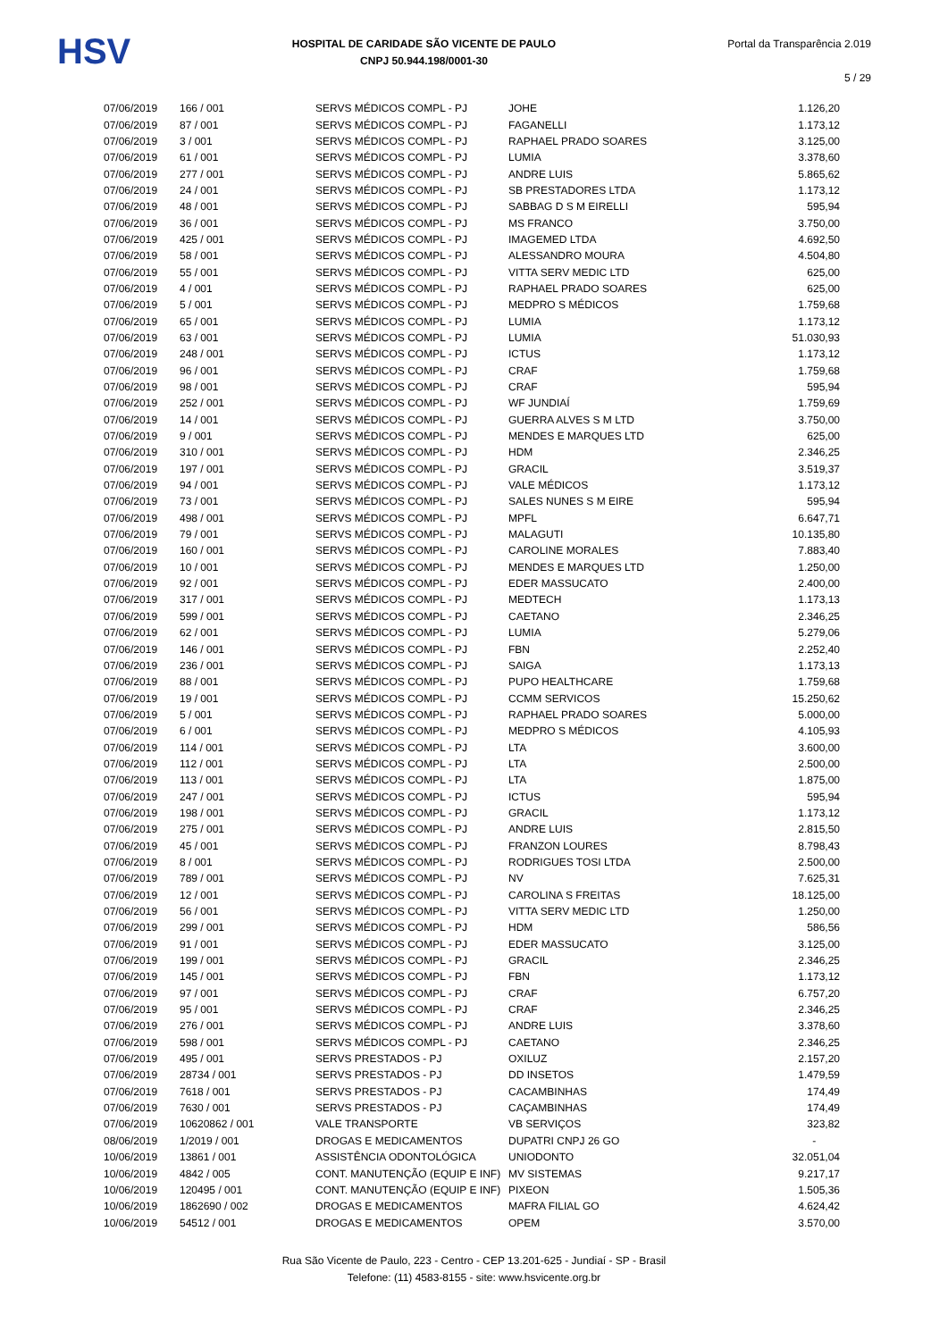HSV
HOSPITAL DE CARIDADE SÃO VICENTE DE PAULO
CNPJ 50.944.198/0001-30
Portal da Transparência 2.019
5 / 29
| 07/06/2019 | 166 / 001 | SERVS MÉDICOS COMPL - PJ | JOHE | 1.126,20 |
| 07/06/2019 | 87 / 001 | SERVS MÉDICOS COMPL - PJ | FAGANELLI | 1.173,12 |
| 07/06/2019 | 3 / 001 | SERVS MÉDICOS COMPL - PJ | RAPHAEL PRADO SOARES | 3.125,00 |
| 07/06/2019 | 61 / 001 | SERVS MÉDICOS COMPL - PJ | LUMIA | 3.378,60 |
| 07/06/2019 | 277 / 001 | SERVS MÉDICOS COMPL - PJ | ANDRE LUIS | 5.865,62 |
| 07/06/2019 | 24 / 001 | SERVS MÉDICOS COMPL - PJ | SB PRESTADORES LTDA | 1.173,12 |
| 07/06/2019 | 48 / 001 | SERVS MÉDICOS COMPL - PJ | SABBAG D S M EIRELLI | 595,94 |
| 07/06/2019 | 36 / 001 | SERVS MÉDICOS COMPL - PJ | MS FRANCO | 3.750,00 |
| 07/06/2019 | 425 / 001 | SERVS MÉDICOS COMPL - PJ | IMAGEMED LTDA | 4.692,50 |
| 07/06/2019 | 58 / 001 | SERVS MÉDICOS COMPL - PJ | ALESSANDRO MOURA | 4.504,80 |
| 07/06/2019 | 55 / 001 | SERVS MÉDICOS COMPL - PJ | VITTA SERV MEDIC LTD | 625,00 |
| 07/06/2019 | 4 / 001 | SERVS MÉDICOS COMPL - PJ | RAPHAEL PRADO SOARES | 625,00 |
| 07/06/2019 | 5 / 001 | SERVS MÉDICOS COMPL - PJ | MEDPRO S MÉDICOS | 1.759,68 |
| 07/06/2019 | 65 / 001 | SERVS MÉDICOS COMPL - PJ | LUMIA | 1.173,12 |
| 07/06/2019 | 63 / 001 | SERVS MÉDICOS COMPL - PJ | LUMIA | 51.030,93 |
| 07/06/2019 | 248 / 001 | SERVS MÉDICOS COMPL - PJ | ICTUS | 1.173,12 |
| 07/06/2019 | 96 / 001 | SERVS MÉDICOS COMPL - PJ | CRAF | 1.759,68 |
| 07/06/2019 | 98 / 001 | SERVS MÉDICOS COMPL - PJ | CRAF | 595,94 |
| 07/06/2019 | 252 / 001 | SERVS MÉDICOS COMPL - PJ | WF JUNDIAÍ | 1.759,69 |
| 07/06/2019 | 14 / 001 | SERVS MÉDICOS COMPL - PJ | GUERRA ALVES S M LTD | 3.750,00 |
| 07/06/2019 | 9 / 001 | SERVS MÉDICOS COMPL - PJ | MENDES E MARQUES LTD | 625,00 |
| 07/06/2019 | 310 / 001 | SERVS MÉDICOS COMPL - PJ | HDM | 2.346,25 |
| 07/06/2019 | 197 / 001 | SERVS MÉDICOS COMPL - PJ | GRACIL | 3.519,37 |
| 07/06/2019 | 94 / 001 | SERVS MÉDICOS COMPL - PJ | VALE MÉDICOS | 1.173,12 |
| 07/06/2019 | 73 / 001 | SERVS MÉDICOS COMPL - PJ | SALES NUNES S M EIRE | 595,94 |
| 07/06/2019 | 498 / 001 | SERVS MÉDICOS COMPL - PJ | MPFL | 6.647,71 |
| 07/06/2019 | 79 / 001 | SERVS MÉDICOS COMPL - PJ | MALAGUTI | 10.135,80 |
| 07/06/2019 | 160 / 001 | SERVS MÉDICOS COMPL - PJ | CAROLINE MORALES | 7.883,40 |
| 07/06/2019 | 10 / 001 | SERVS MÉDICOS COMPL - PJ | MENDES E MARQUES LTD | 1.250,00 |
| 07/06/2019 | 92 / 001 | SERVS MÉDICOS COMPL - PJ | EDER MASSUCATO | 2.400,00 |
| 07/06/2019 | 317 / 001 | SERVS MÉDICOS COMPL - PJ | MEDTECH | 1.173,13 |
| 07/06/2019 | 599 / 001 | SERVS MÉDICOS COMPL - PJ | CAETANO | 2.346,25 |
| 07/06/2019 | 62 / 001 | SERVS MÉDICOS COMPL - PJ | LUMIA | 5.279,06 |
| 07/06/2019 | 146 / 001 | SERVS MÉDICOS COMPL - PJ | FBN | 2.252,40 |
| 07/06/2019 | 236 / 001 | SERVS MÉDICOS COMPL - PJ | SAIGA | 1.173,13 |
| 07/06/2019 | 88 / 001 | SERVS MÉDICOS COMPL - PJ | PUPO HEALTHCARE | 1.759,68 |
| 07/06/2019 | 19 / 001 | SERVS MÉDICOS COMPL - PJ | CCMM SERVICOS | 15.250,62 |
| 07/06/2019 | 5 / 001 | SERVS MÉDICOS COMPL - PJ | RAPHAEL PRADO SOARES | 5.000,00 |
| 07/06/2019 | 6 / 001 | SERVS MÉDICOS COMPL - PJ | MEDPRO S MÉDICOS | 4.105,93 |
| 07/06/2019 | 114 / 001 | SERVS MÉDICOS COMPL - PJ | LTA | 3.600,00 |
| 07/06/2019 | 112 / 001 | SERVS MÉDICOS COMPL - PJ | LTA | 2.500,00 |
| 07/06/2019 | 113 / 001 | SERVS MÉDICOS COMPL - PJ | LTA | 1.875,00 |
| 07/06/2019 | 247 / 001 | SERVS MÉDICOS COMPL - PJ | ICTUS | 595,94 |
| 07/06/2019 | 198 / 001 | SERVS MÉDICOS COMPL - PJ | GRACIL | 1.173,12 |
| 07/06/2019 | 275 / 001 | SERVS MÉDICOS COMPL - PJ | ANDRE LUIS | 2.815,50 |
| 07/06/2019 | 45 / 001 | SERVS MÉDICOS COMPL - PJ | FRANZON LOURES | 8.798,43 |
| 07/06/2019 | 8 / 001 | SERVS MÉDICOS COMPL - PJ | RODRIGUES TOSI LTDA | 2.500,00 |
| 07/06/2019 | 789 / 001 | SERVS MÉDICOS COMPL - PJ | NV | 7.625,31 |
| 07/06/2019 | 12 / 001 | SERVS MÉDICOS COMPL - PJ | CAROLINA S FREITAS | 18.125,00 |
| 07/06/2019 | 56 / 001 | SERVS MÉDICOS COMPL - PJ | VITTA SERV MEDIC LTD | 1.250,00 |
| 07/06/2019 | 299 / 001 | SERVS MÉDICOS COMPL - PJ | HDM | 586,56 |
| 07/06/2019 | 91 / 001 | SERVS MÉDICOS COMPL - PJ | EDER MASSUCATO | 3.125,00 |
| 07/06/2019 | 199 / 001 | SERVS MÉDICOS COMPL - PJ | GRACIL | 2.346,25 |
| 07/06/2019 | 145 / 001 | SERVS MÉDICOS COMPL - PJ | FBN | 1.173,12 |
| 07/06/2019 | 97 / 001 | SERVS MÉDICOS COMPL - PJ | CRAF | 6.757,20 |
| 07/06/2019 | 95 / 001 | SERVS MÉDICOS COMPL - PJ | CRAF | 2.346,25 |
| 07/06/2019 | 276 / 001 | SERVS MÉDICOS COMPL - PJ | ANDRE LUIS | 3.378,60 |
| 07/06/2019 | 598 / 001 | SERVS MÉDICOS COMPL - PJ | CAETANO | 2.346,25 |
| 07/06/2019 | 495 / 001 | SERVS PRESTADOS - PJ | OXILUZ | 2.157,20 |
| 07/06/2019 | 28734 / 001 | SERVS PRESTADOS - PJ | DD INSETOS | 1.479,59 |
| 07/06/2019 | 7618 / 001 | SERVS PRESTADOS - PJ | CACAMBINHAS | 174,49 |
| 07/06/2019 | 7630 / 001 | SERVS PRESTADOS - PJ | CAÇAMBINHAS | 174,49 |
| 07/06/2019 | 10620862 / 001 | VALE TRANSPORTE | VB SERVIÇOS | 323,82 |
| 08/06/2019 | 1/2019 / 001 | DROGAS E MEDICAMENTOS | DUPATRI CNPJ 26 GO | - |
| 10/06/2019 | 13861 / 001 | ASSISTÊNCIA ODONTOLÓGICA | UNIODONTO | 32.051,04 |
| 10/06/2019 | 4842 / 005 | CONT. MANUTENÇÃO (EQUIP E INF) | MV SISTEMAS | 9.217,17 |
| 10/06/2019 | 120495 / 001 | CONT. MANUTENÇÃO (EQUIP E INF) | PIXEON | 1.505,36 |
| 10/06/2019 | 1862690 / 002 | DROGAS E MEDICAMENTOS | MAFRA FILIAL GO | 4.624,42 |
| 10/06/2019 | 54512 / 001 | DROGAS E MEDICAMENTOS | OPEM | 3.570,00 |
Rua São Vicente de Paulo, 223 - Centro - CEP 13.201-625 - Jundiaí - SP - Brasil
Telefone: (11) 4583-8155 - site: www.hsvicente.org.br